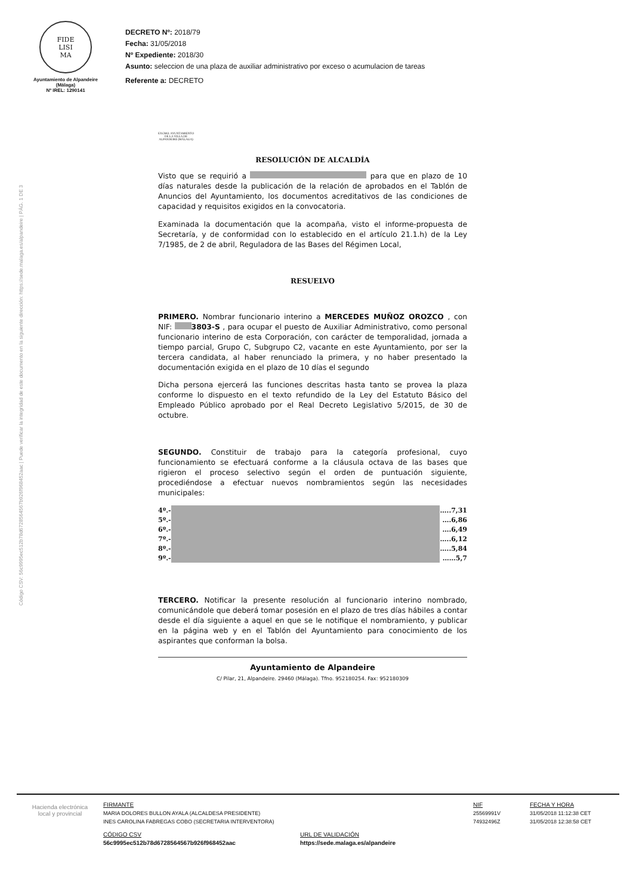FIDE
LISI
MA
Ayuntamiento de Alpandeire
(Málaga)
Nº IREL: 1290141
DECRETO Nº: 2018/79
Fecha: 31/05/2018
Nº Expediente: 2018/30
Asunto: seleccion de una plaza de auxiliar administrativo por exceso o acumulacion de tareas
Referente a: DECRETO
Código CSV: 56c9995ec512b78d6728564567b926f968452aac | Puede verificar la integridad de este documento en la siguiente dirección: https://sede.malaga.es/alpandeire | PÁG. 1 DE 3
EXCMO. AYUNTAMIENTO DE LA VILLA DE ALPANDEIRE (MÁLAGA)
RESOLUCIÓN DE ALCALDÍA
Visto que se requirió a para que en plazo de 10 días naturales desde la publicación de la relación de aprobados en el Tablón de Anuncios del Ayuntamiento, los documentos acreditativos de las condiciones de capacidad y requisitos exigidos en la convocatoria.
Examinada la documentación que la acompaña, visto el informe-propuesta de Secretaría, y de conformidad con lo establecido en el artículo 21.1.h) de la Ley 7/1985, de 2 de abril, Reguladora de las Bases del Régimen Local,
RESUELVO
PRIMERO. Nombrar funcionario interino a MERCEDES MUÑOZ OROZCO , con NIF: 3803-S , para ocupar el puesto de Auxiliar Administrativo, como personal funcionario interino de esta Corporación, con carácter de temporalidad, jornada a tiempo parcial, Grupo C, Subgrupo C2, vacante en este Ayuntamiento, por ser la tercera candidata, al haber renunciado la primera, y no haber presentado la documentación exigida en el plazo de 10 días el segundo
Dicha persona ejercerá las funciones descritas hasta tanto se provea la plaza conforme lo dispuesto en el texto refundido de la Ley del Estatuto Básico del Empleado Público aprobado por el Real Decreto Legislativo 5/2015, de 30 de octubre.
SEGUNDO. Constituir de trabajo para la categoría profesional, cuyo funcionamiento se efectuará conforme a la cláusula octava de las bases que rigieron el proceso selectivo según el orden de puntuación siguiente, procediéndose a efectuar nuevos nombramientos según las necesidades municipales:
| 4º.- | | …..7,31 |
| 5º.- | | ….6,86 |
| 6º.- | | ….6,49 |
| 7º.- | | …..6,12 |
| 8º.- | | …..5,84 |
| 9º.- | | ……5,7 |
TERCERO. Notificar la presente resolución al funcionario interino nombrado, comunicándole que deberá tomar posesión en el plazo de tres días hábiles a contar desde el día siguiente a aquel en que se le notifique el nombramiento, y publicar en la página web y en el Tablón del Ayuntamiento para conocimiento de los aspirantes que conforman la bolsa.
Ayuntamiento de Alpandeire
C/ Pilar, 21, Alpandeire. 29460 (Málaga). Tfno. 952180254. Fax: 952180309
Hacienda electrónica
local y provincial
FIRMANTE
MARIA DOLORES BULLON AYALA (ALCALDESA PRESIDENTE)
INES CAROLINA FABREGAS COBO (SECRETARIA INTERVENTORA)
CÓDIGO CSV
56c9995ec512b78d6728564567b926f968452aac
URL DE VALIDACIÓN
https://sede.malaga.es/alpandeire
NIF
25569991V
74932496Z
FECHA Y HORA
31/05/2018 11:12:38 CET
31/05/2018 12:38:58 CET